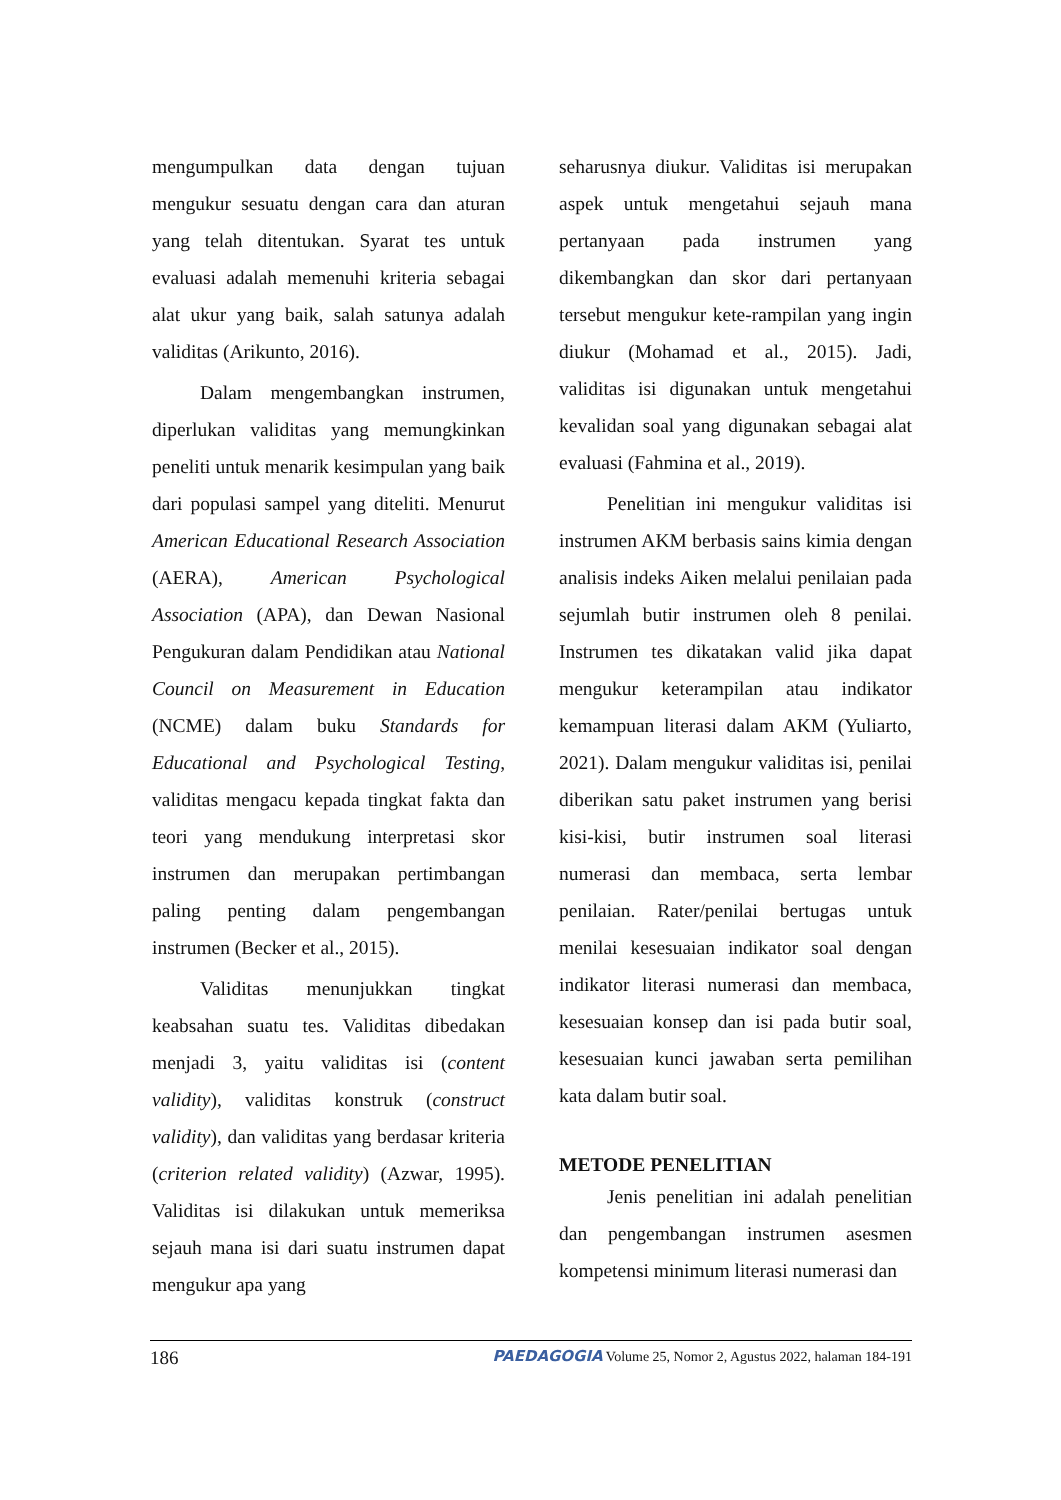mengumpulkan data dengan tujuan mengukur sesuatu dengan cara dan aturan yang telah ditentukan. Syarat tes untuk evaluasi adalah memenuhi kriteria sebagai alat ukur yang baik, salah satunya adalah validitas (Arikunto, 2016).
Dalam mengembangkan instrumen, diperlukan validitas yang memungkinkan peneliti untuk menarik kesimpulan yang baik dari populasi sampel yang diteliti. Menurut American Educational Research Association (AERA), American Psychological Association (APA), dan Dewan Nasional Pengukuran dalam Pendidikan atau National Council on Measurement in Education (NCME) dalam buku Standards for Educational and Psychological Testing, validitas mengacu kepada tingkat fakta dan teori yang mendukung interpretasi skor instrumen dan merupakan pertimbangan paling penting dalam pengembangan instrumen (Becker et al., 2015).
Validitas menunjukkan tingkat keabsahan suatu tes. Validitas dibedakan menjadi 3, yaitu validitas isi (content validity), validitas konstruk (construct validity), dan validitas yang berdasar kriteria (criterion related validity) (Azwar, 1995). Validitas isi dilakukan untuk memeriksa sejauh mana isi dari suatu instrumen dapat mengukur apa yang
seharusnya diukur. Validitas isi merupakan aspek untuk mengetahui sejauh mana pertanyaan pada instrumen yang dikembangkan dan skor dari pertanyaan tersebut mengukur kete-rampilan yang ingin diukur (Mohamad et al., 2015). Jadi, validitas isi digunakan untuk mengetahui kevalidan soal yang digunakan sebagai alat evaluasi (Fahmina et al., 2019).
Penelitian ini mengukur validitas isi instrumen AKM berbasis sains kimia dengan analisis indeks Aiken melalui penilaian pada sejumlah butir instrumen oleh 8 penilai. Instrumen tes dikatakan valid jika dapat mengukur keterampilan atau indikator kemampuan literasi dalam AKM (Yuliarto, 2021). Dalam mengukur validitas isi, penilai diberikan satu paket instrumen yang berisi kisi-kisi, butir instrumen soal literasi numerasi dan membaca, serta lembar penilaian. Rater/penilai bertugas untuk menilai kesesuaian indikator soal dengan indikator literasi numerasi dan membaca, kesesuaian konsep dan isi pada butir soal, kesesuaian kunci jawaban serta pemilihan kata dalam butir soal.
METODE PENELITIAN
Jenis penelitian ini adalah penelitian dan pengembangan instrumen asesmen kompetensi minimum literasi numerasi dan
186 PAEDAGOGIA Volume 25, Nomor 2, Agustus 2022, halaman 184-191